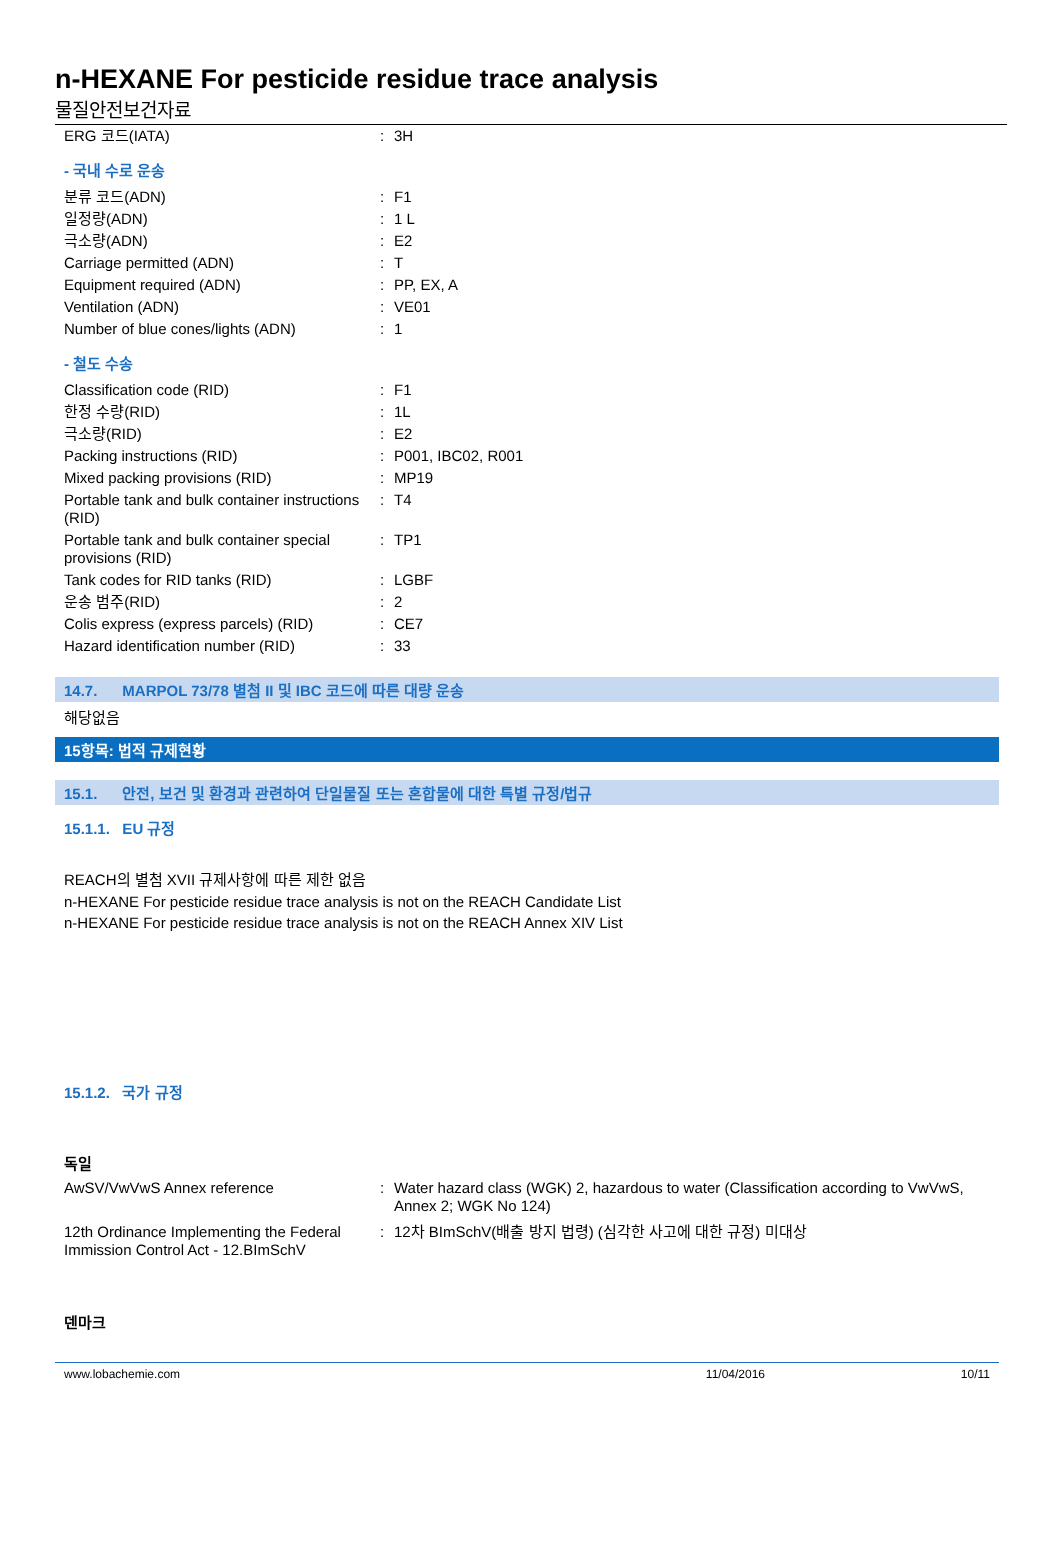n-HEXANE For pesticide residue trace analysis
물질안전보건자료
| ERG 코드(IATA) | : | 3H |
- 국내 수로 운송
| 분류 코드(ADN) | : | F1 |
| 일정량(ADN) | : | 1 L |
| 극소량(ADN) | : | E2 |
| Carriage permitted (ADN) | : | T |
| Equipment required (ADN) | : | PP, EX, A |
| Ventilation (ADN) | : | VE01 |
| Number of blue cones/lights (ADN) | : | 1 |
- 철도 수송
| Classification code (RID) | : | F1 |
| 한정 수량(RID) | : | 1L |
| 극소량(RID) | : | E2 |
| Packing instructions (RID) | : | P001, IBC02, R001 |
| Mixed packing provisions (RID) | : | MP19 |
| Portable tank and bulk container instructions (RID) | : | T4 |
| Portable tank and bulk container special provisions (RID) | : | TP1 |
| Tank codes for RID tanks (RID) | : | LGBF |
| 운송 범주(RID) | : | 2 |
| Colis express (express parcels) (RID) | : | CE7 |
| Hazard identification number (RID) | : | 33 |
14.7. MARPOL 73/78 별첨 II 및 IBC 코드에 따른 대량 운송
해당없음
15항목: 법적 규제현황
15.1. 안전, 보건 및 환경과 관련하여 단일물질 또는 혼합물에 대한 특별 규정/법규
15.1.1. EU 규정
REACH의 별첨 XVII 규제사항에 따른 제한 없음
n-HEXANE For pesticide residue trace analysis is not on the REACH Candidate List
n-HEXANE For pesticide residue trace analysis is not on the REACH Annex XIV List
15.1.2. 국가 규정
독일
| AwSV/VwVwS Annex reference | : | Water hazard class (WGK) 2, hazardous to water (Classification according to VwVwS, Annex 2; WGK No 124) |
| 12th Ordinance Implementing the Federal Immission Control Act - 12.BImSchV | : | 12차 BImSchV(배출 방지 법령) (심각한 사고에 대한 규정) 미대상 |
덴마크
www.lobachemie.com 11/04/2016 10/11